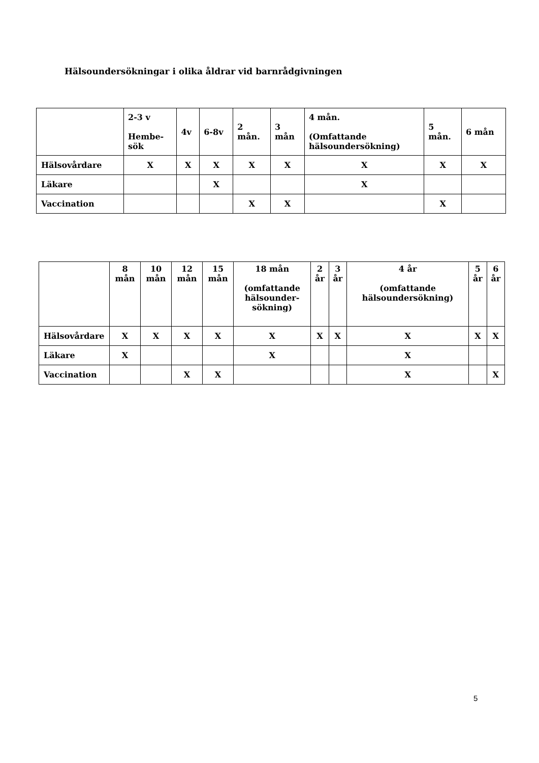Hälsoundersökningar i olika åldrar vid barnrådgivningen
| | 2-3 v Hembe- sök | 4v | 6-8v | 2 mån. | 3 mån | 4 mån. (Omfattande hälsoundersökning) | 5 mån. | 6 mån |
| --- | --- | --- | --- | --- | --- | --- | --- | --- |
| Hälsovårdare | X | X | X | X | X | X | X | X |
| Läkare | | | X | | | X | | |
| Vaccination | | | | X | X | | X | |
| | 8 mån | 10 mån | 12 mån | 15 mån | 18 mån (omfattande hälsounder- sökning) | 2 år | 3 år | 4 år (omfattande hälsoundersökning) | 5 år | 6 år |
| --- | --- | --- | --- | --- | --- | --- | --- | --- | --- | --- |
| Hälsovårdare | X | X | X | X | X | X | X | X | X | X |
| Läkare | X | | | | X | | | X | | |
| Vaccination | | | X | X | | | | X | | X |
5